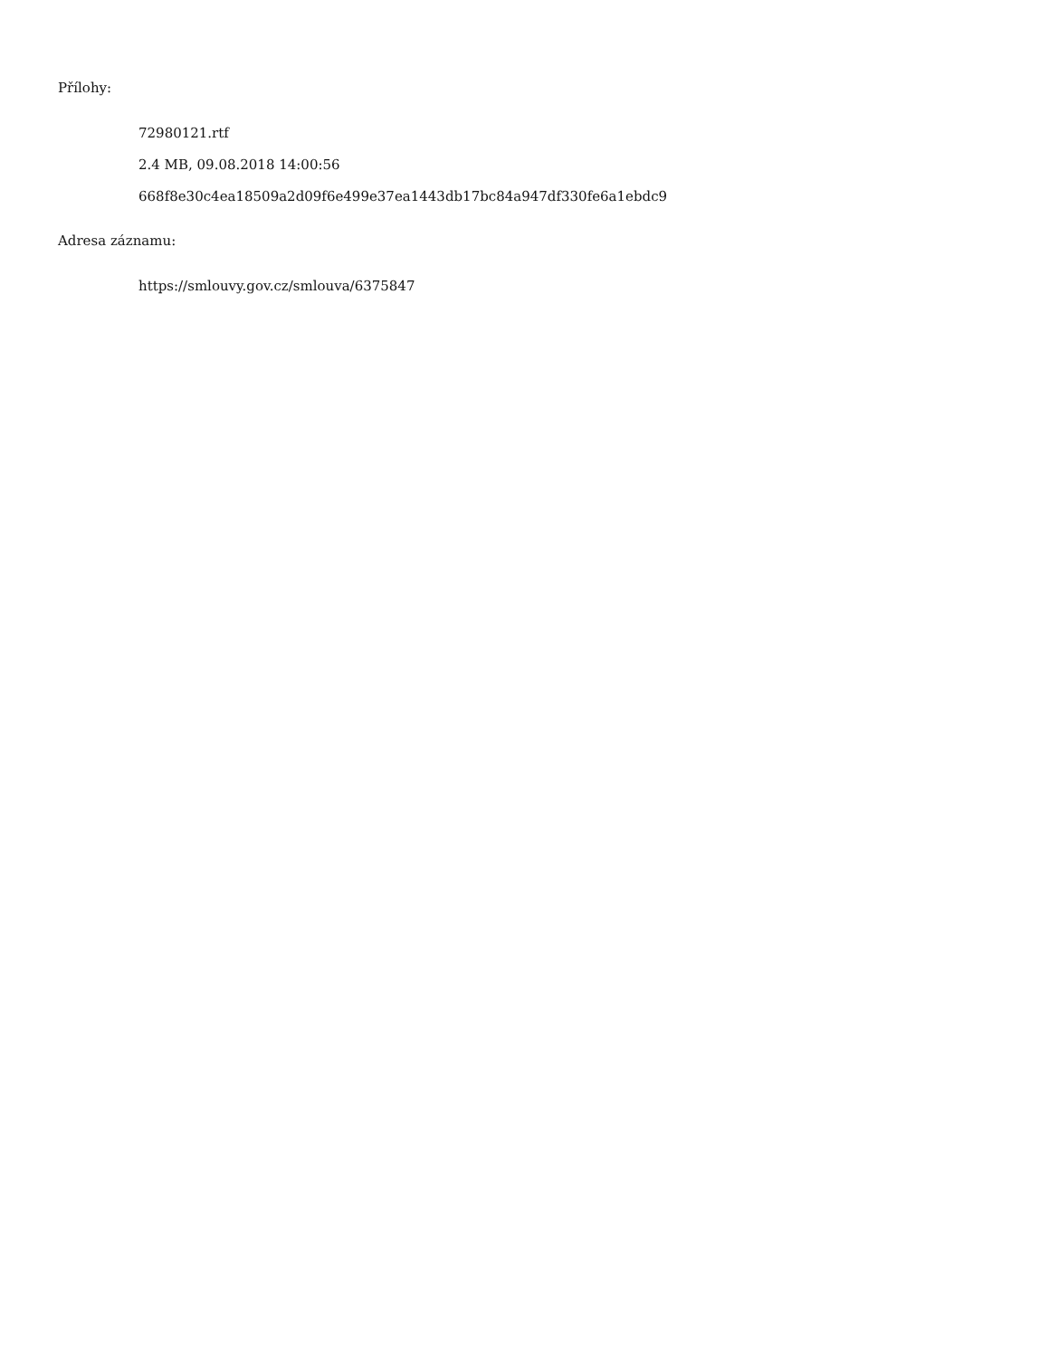Přílohy:
72980121.rtf
2.4 MB, 09.08.2018 14:00:56
668f8e30c4ea18509a2d09f6e499e37ea1443db17bc84a947df330fe6a1ebdc9
Adresa záznamu:
https://smlouvy.gov.cz/smlouva/6375847